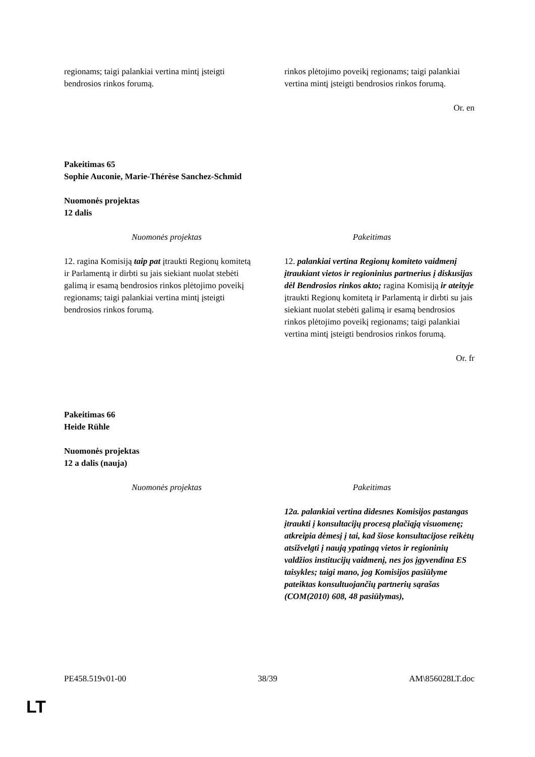| regionams; taigi palankiai vertina mintį įsteigti bendrosios rinkos forumą. | rinkos plėtojimo poveikį regionams; taigi palankiai vertina mintį įsteigti bendrosios rinkos forumą. |
Or. en
Pakeitimas 65
Sophie Auconie, Marie-Thérèse Sanchez-Schmid
Nuomonės projektas
12 dalis
| Nuomonės projektas | Pakeitimas |
| --- | --- |
| 12. ragina Komisiją taip pat įtraukti Regionų komitetą ir Parlamentą ir dirbti su jais siekiant nuolat stebėti galimą ir esamą bendrosios rinkos plėtojimo poveikį regionams; taigi palankiai vertina mintį įsteigti bendrosios rinkos forumą. | 12. palankiai vertina Regionų komiteto vaidmenį įtraukiant vietos ir regioninius partnerius į diskusijas dėl Bendrosios rinkos akto; ragina Komisiją ir ateityje įtraukti Regionų komitetą ir Parlamentą ir dirbti su jais siekiant nuolat stebėti galimą ir esamą bendrosios rinkos plėtojimo poveikį regionams; taigi palankiai vertina mintį įsteigti bendrosios rinkos forumą. |
Or. fr
Pakeitimas 66
Heide Rühle
Nuomonės projektas
12 a dalis (nauja)
| Nuomonės projektas | Pakeitimas |
| --- | --- |
| | 12a. palankiai vertina didesnes Komisijos pastangas įtraukti į konsultacijų procesą plačiąją visuomenę; atkreipia dėmesį į tai, kad šiose konsultacijose reikėtų atsižvelgti į naują ypatingą vietos ir regioninių valdžios institucijų vaidmenį, nes jos įgyvendina ES taisykles; taigi mano, jog Komisijos pasiūlyme pateiktas konsultuojančių partnerių sąrašas (COM(2010) 608, 48 pasiūlymas), |
PE458.519v01-00 38/39 AM\856028LT.doc
LT